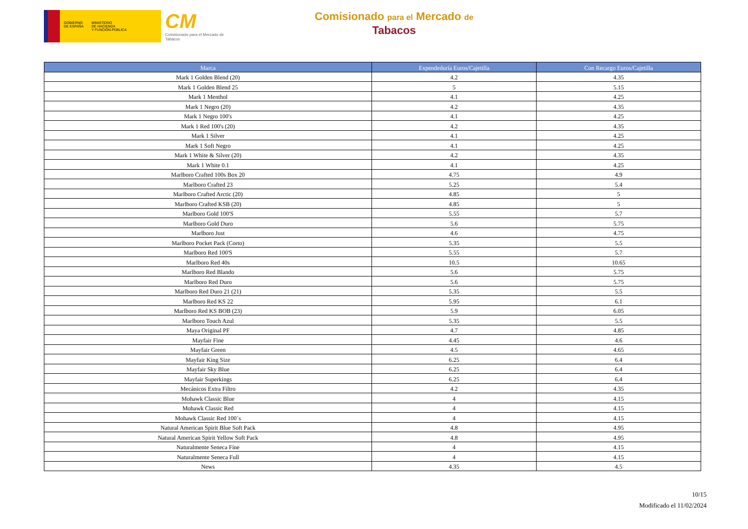GOBIERNO
DE ESPAÑA
MINISTERIO
DE HACIENDA
Y FUNCIÓN PÚBLICA
CM
Comisionado para el Mercado de Tabacos
Comisionado para el Mercado de
Tabacos
| Marca | Expendeduría Euros/Cajetilla | Con Recargo Euros/Cajetilla |
| --- | --- | --- |
| Mark 1 Golden Blend (20) | 4.2 | 4.35 |
| Mark 1 Golden Blend 25 | 5 | 5.15 |
| Mark 1 Menthol | 4.1 | 4.25 |
| Mark 1 Negro (20) | 4.2 | 4.35 |
| Mark 1 Negro 100's | 4.1 | 4.25 |
| Mark 1 Red 100's (20) | 4.2 | 4.35 |
| Mark 1 Silver | 4.1 | 4.25 |
| Mark 1 Soft Negro | 4.1 | 4.25 |
| Mark 1 White & Silver (20) | 4.2 | 4.35 |
| Mark 1 White 0.1 | 4.1 | 4.25 |
| Marlboro Crafted 100s Box 20 | 4.75 | 4.9 |
| Marlboro Crafted 23 | 5.25 | 5.4 |
| Marlboro Crafted Arctic (20) | 4.85 | 5 |
| Marlboro Crafted KSB (20) | 4.85 | 5 |
| Marlboro Gold 100'S | 5.55 | 5.7 |
| Marlboro Gold Duro | 5.6 | 5.75 |
| Marlboro Just | 4.6 | 4.75 |
| Marlboro Pocket Pack (Corto) | 5.35 | 5.5 |
| Marlboro Red 100'S | 5.55 | 5.7 |
| Marlboro Red 40s | 10.5 | 10.65 |
| Marlboro Red Blando | 5.6 | 5.75 |
| Marlboro Red Duro | 5.6 | 5.75 |
| Marlboro Red Duro 21 (21) | 5.35 | 5.5 |
| Marlboro Red KS 22 | 5.95 | 6.1 |
| Marlboro Red KS BOB (23) | 5.9 | 6.05 |
| Marlboro Touch Azul | 5.35 | 5.5 |
| Maya Original PF | 4.7 | 4.85 |
| Mayfair Fine | 4.45 | 4.6 |
| Mayfair Green | 4.5 | 4.65 |
| Mayfair King Size | 6.25 | 6.4 |
| Mayfair Sky Blue | 6.25 | 6.4 |
| Mayfair Superkings | 6.25 | 6.4 |
| Mecánicos Extra Filtro | 4.2 | 4.35 |
| Mohawk Classic Blue | 4 | 4.15 |
| Mohawk Classic Red | 4 | 4.15 |
| Mohawk Classic Red 100´s | 4 | 4.15 |
| Natural American Spirit Blue Soft Pack | 4.8 | 4.95 |
| Natural American Spirit Yellow Soft Pack | 4.8 | 4.95 |
| Naturalmente Seneca Fine | 4 | 4.15 |
| Naturalmente Seneca Full | 4 | 4.15 |
| News | 4.35 | 4.5 |
10/15
Modificado el 11/02/2024